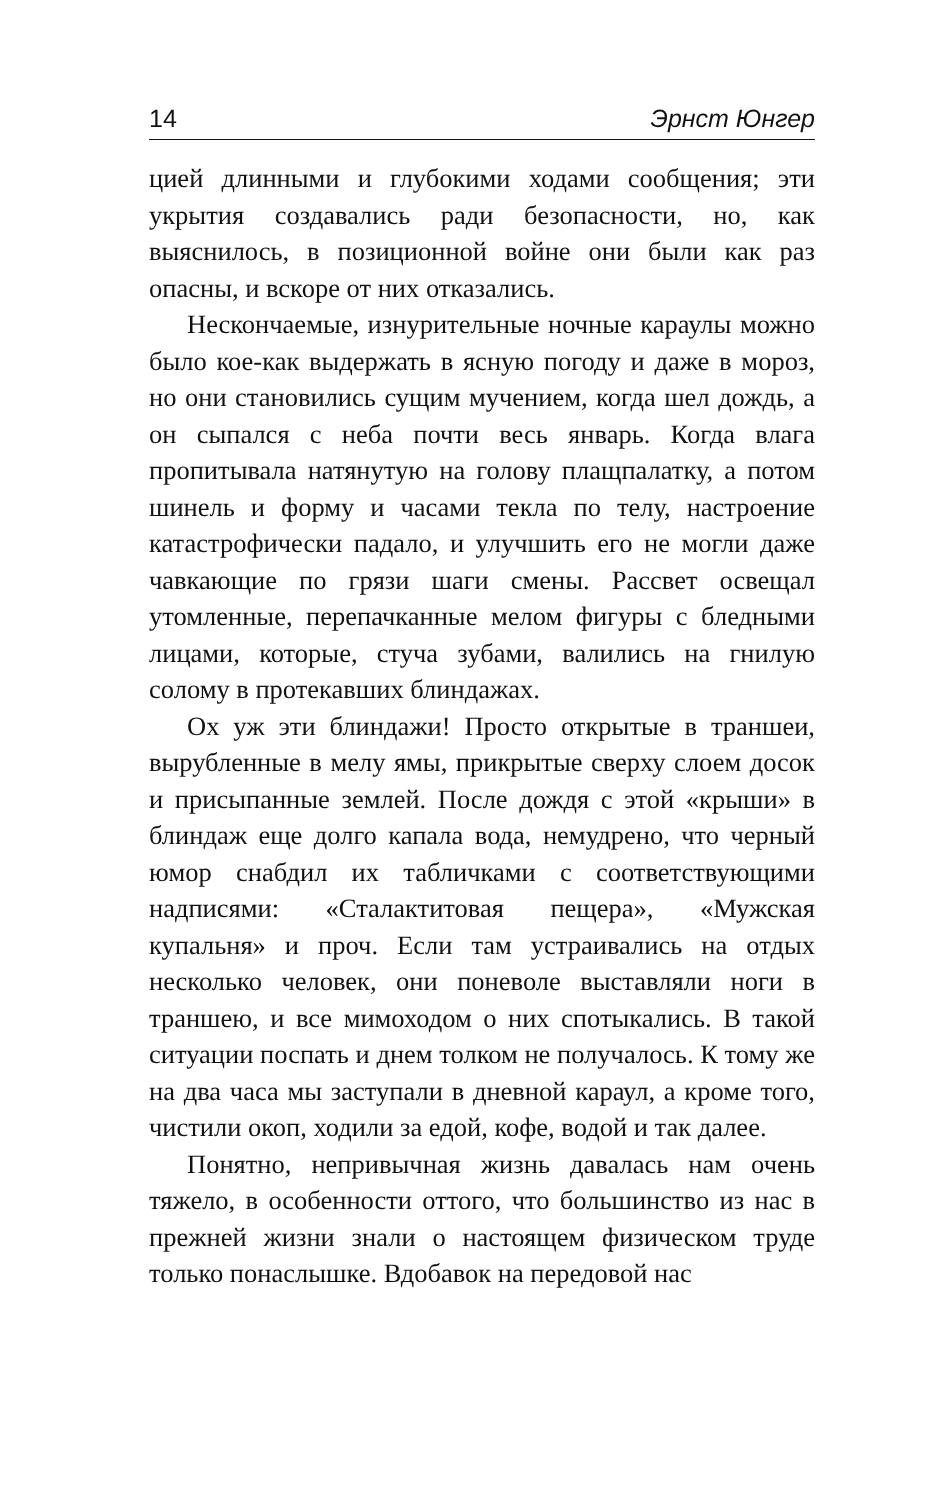14 Эрнст Юнгер
цией длинными и глубокими ходами сообщения; эти укрытия создавались ради безопасности, но, как выяснилось, в позиционной войне они были как раз опасны, и вскоре от них отказались.
Нескончаемые, изнурительные ночные караулы можно было кое-как выдержать в ясную погоду и даже в мороз, но они становились сущим мучением, когда шел дождь, а он сыпался с неба почти весь январь. Когда влага пропитывала натянутую на голову плащпалатку, а потом шинель и форму и часами текла по телу, настроение катастрофически падало, и улучшить его не могли даже чавкающие по грязи шаги смены. Рассвет освещал утомленные, перепачканные мелом фигуры с бледными лицами, которые, стуча зубами, валились на гнилую солому в протекавших блиндажах.
Ох уж эти блиндажи! Просто открытые в траншеи, вырубленные в мелу ямы, прикрытые сверху слоем досок и присыпанные землей. После дождя с этой «крыши» в блиндаж еще долго капала вода, немудрено, что черный юмор снабдил их табличками с соответствующими надписями: «Сталактитовая пещера», «Мужская купальня» и проч. Если там устраивались на отдых несколько человек, они поневоле выставляли ноги в траншею, и все мимоходом о них спотыкались. В такой ситуации поспать и днем толком не получалось. К тому же на два часа мы заступали в дневной караул, а кроме того, чистили окоп, ходили за едой, кофе, водой и так далее.
Понятно, непривычная жизнь давалась нам очень тяжело, в особенности оттого, что большинство из нас в прежней жизни знали о настоящем физическом труде только понаслышке. Вдобавок на передовой нас